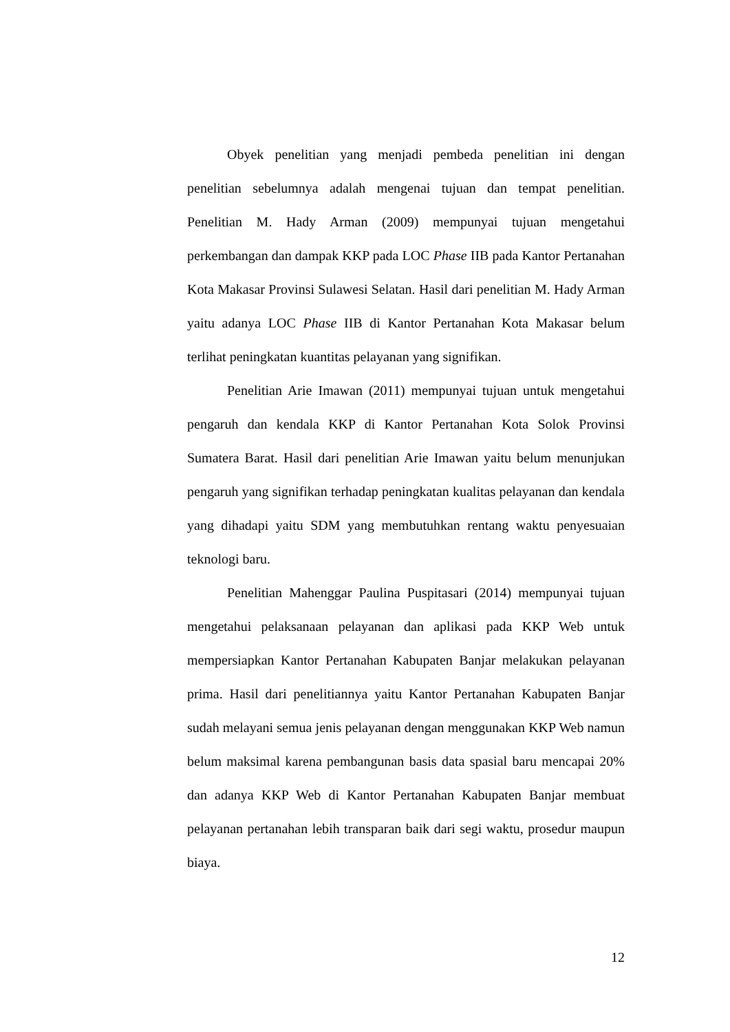Obyek penelitian yang menjadi pembeda penelitian ini dengan penelitian sebelumnya adalah mengenai tujuan dan tempat penelitian. Penelitian M. Hady Arman (2009) mempunyai tujuan mengetahui perkembangan dan dampak KKP pada LOC Phase IIB pada Kantor Pertanahan Kota Makasar Provinsi Sulawesi Selatan. Hasil dari penelitian M. Hady Arman yaitu adanya LOC Phase IIB di Kantor Pertanahan Kota Makasar belum terlihat peningkatan kuantitas pelayanan yang signifikan.
Penelitian Arie Imawan (2011) mempunyai tujuan untuk mengetahui pengaruh dan kendala KKP di Kantor Pertanahan Kota Solok Provinsi Sumatera Barat. Hasil dari penelitian Arie Imawan yaitu belum menunjukan pengaruh yang signifikan terhadap peningkatan kualitas pelayanan dan kendala yang dihadapi yaitu SDM yang membutuhkan rentang waktu penyesuaian teknologi baru.
Penelitian Mahenggar Paulina Puspitasari (2014) mempunyai tujuan mengetahui pelaksanaan pelayanan dan aplikasi pada KKP Web untuk mempersiapkan Kantor Pertanahan Kabupaten Banjar melakukan pelayanan prima. Hasil dari penelitiannya yaitu Kantor Pertanahan Kabupaten Banjar sudah melayani semua jenis pelayanan dengan menggunakan KKP Web namun belum maksimal karena pembangunan basis data spasial baru mencapai 20% dan adanya KKP Web di Kantor Pertanahan Kabupaten Banjar membuat pelayanan pertanahan lebih transparan baik dari segi waktu, prosedur maupun biaya.
12